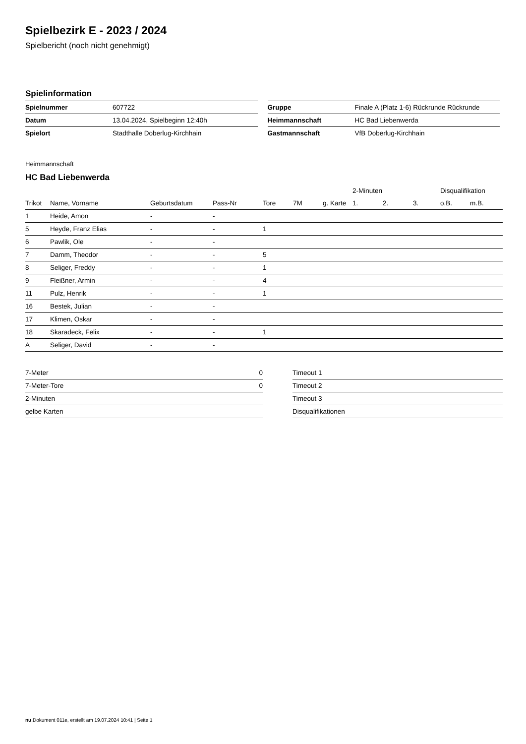Spielbezirk E - 2023 / 2024
Spielbericht (noch nicht genehmigt)
Spielinformation
| Spielnummer | 607722 |
| Datum | 13.04.2024, Spielbeginn 12:40h |
| Spielort | Stadthalle Doberlug-Kirchhain |
| Gruppe | Finale A (Platz 1-6) Rückrunde Rückrunde |
| Heimmannschaft | HC Bad Liebenwerda |
| Gastmannschaft | VfB Doberlug-Kirchhain |
Heimmannschaft
HC Bad Liebenwerda
| | | | | | | | 2-Minuten | | | Disqualifikation | |
| --- | --- | --- | --- | --- | --- | --- | --- | --- | --- | --- | --- |
| Trikot | Name, Vorname | Geburtsdatum | Pass-Nr | Tore | 7M | g. Karte | 1. | 2. | 3. | o.B. | m.B. |
| 1 | Heide, Amon | - | - | | | | | | | | |
| 5 | Heyde, Franz Elias | - | - | 1 | | | | | | | |
| 6 | Pawlik, Ole | - | - | | | | | | | | |
| 7 | Damm, Theodor | - | - | 5 | | | | | | | |
| 8 | Seliger, Freddy | - | - | 1 | | | | | | | |
| 9 | Fleißner, Armin | - | - | 4 | | | | | | | |
| 11 | Pulz, Henrik | - | - | 1 | | | | | | | |
| 16 | Bestek, Julian | - | - | | | | | | | | |
| 17 | Klimen, Oskar | - | - | | | | | | | | |
| 18 | Skaradeck, Felix | - | - | 1 | | | | | | | |
| A | Seliger, David | - | - | | | | | | | | |
| 7-Meter | 0 |
| 7-Meter-Tore | 0 |
| 2-Minuten | |
| gelbe Karten | |
| Timeout 1 |
| Timeout 2 |
| Timeout 3 |
| Disqualifikationen |
nu.Dokument 011e, erstellt am 19.07.2024 10:41 | Seite 1